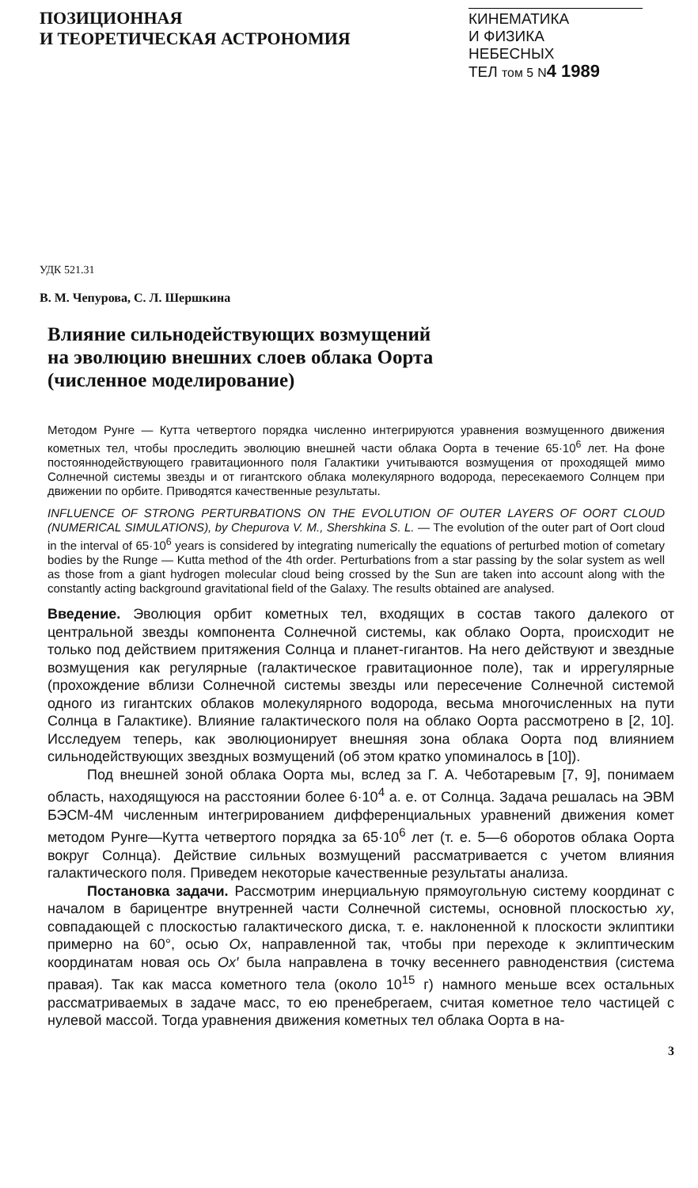ПОЗИЦИОННАЯ
И ТЕОРЕТИЧЕСКАЯ АСТРОНОМИЯ
КИНЕМАТИКА
И ФИЗИКА
НЕБЕСНЫХ
ТЕЛ том 5 N 4 1989
УДК 521.31
В. М. Чепурова, С. Л. Шершкина
Влияние сильнодействующих возмущений
на эволюцию внешних слоев облака Оорта
(численное моделирование)
Методом Рунге — Кутта четвертого порядка численно интегрируются уравнения возмущенного движения кометных тел, чтобы проследить эволюцию внешней части облака Оорта в течение 65·10<sup>6</sup> лет. На фоне постояннодействующего гравитационного поля Галактики учитываются возмущения от проходящей мимо Солнечной системы звезды и от гигантского облака молекулярного водорода, пересекаемого Солнцем при движении по орбите. Приводятся качественные результаты.
INFLUENCE OF STRONG PERTURBATIONS ON THE EVOLUTION OF OUTER LAYERS OF OORT CLOUD (NUMERICAL SIMULATIONS), by Chepurova V. M., Shershkina S. L. — The evolution of the outer part of Oort cloud in the interval of 65·10<sup>6</sup> years is considered by integrating numerically the equations of perturbed motion of cometary bodies by the Runge — Kutta method of the 4th order. Perturbations from a star passing by the solar system as well as those from a giant hydrogen molecular cloud being crossed by the Sun are taken into account along with the constantly acting background gravitational field of the Galaxy. The results obtained are analysed.
Введение. Эволюция орбит кометных тел, входящих в состав такого далекого от центральной звезды компонента Солнечной системы, как облако Оорта, происходит не только под действием притяжения Солнца и планет-гигантов. На него действуют и звездные возмущения как регулярные (галактическое гравитационное поле), так и иррегулярные (прохождение вблизи Солнечной системы звезды или пересечение Солнечной системой одного из гигантских облаков молекулярного водорода, весьма многочисленных на пути Солнца в Галактике). Влияние галактического поля на облако Оорта рассмотрено в [2, 10]. Исследуем теперь, как эволюционирует внешняя зона облака Оорта под влиянием сильнодействующих звездных возмущений (об этом кратко упоминалось в [10]).
Под внешней зоной облака Оорта мы, вслед за Г. А. Чеботаревым [7, 9], понимаем область, находящуюся на расстоянии более 6·10<sup>4</sup> а. е. от Солнца. Задача решалась на ЭВМ БЭСМ-4М численным интегрированием дифференциальных уравнений движения комет методом Рунге—Кутта четвертого порядка за 65·10<sup>6</sup> лет (т. е. 5—6 оборотов облака Оорта вокруг Солнца). Действие сильных возмущений рассматривается с учетом влияния галактического поля. Приведем некоторые качественные результаты анализа.
Постановка задачи. Рассмотрим инерциальную прямоугольную систему координат с началом в барицентре внутренней части Солнечной системы, основной плоскостью xy, совпадающей с плоскостью галактического диска, т. е. наклоненной к плоскости эклиптики примерно на 60°, осью Ox, направленной так, чтобы при переходе к эклиптическим координатам новая ось Ox′ была направлена в точку весеннего равноденствия (система правая). Так как масса кометного тела (около 10<sup>15</sup> г) намного меньше всех остальных рассматриваемых в задаче масс, то ею пренебрегаем, считая кометное тело частицей с нулевой массой. Тогда уравнения движения кометных тел облака Оорта в на-
3